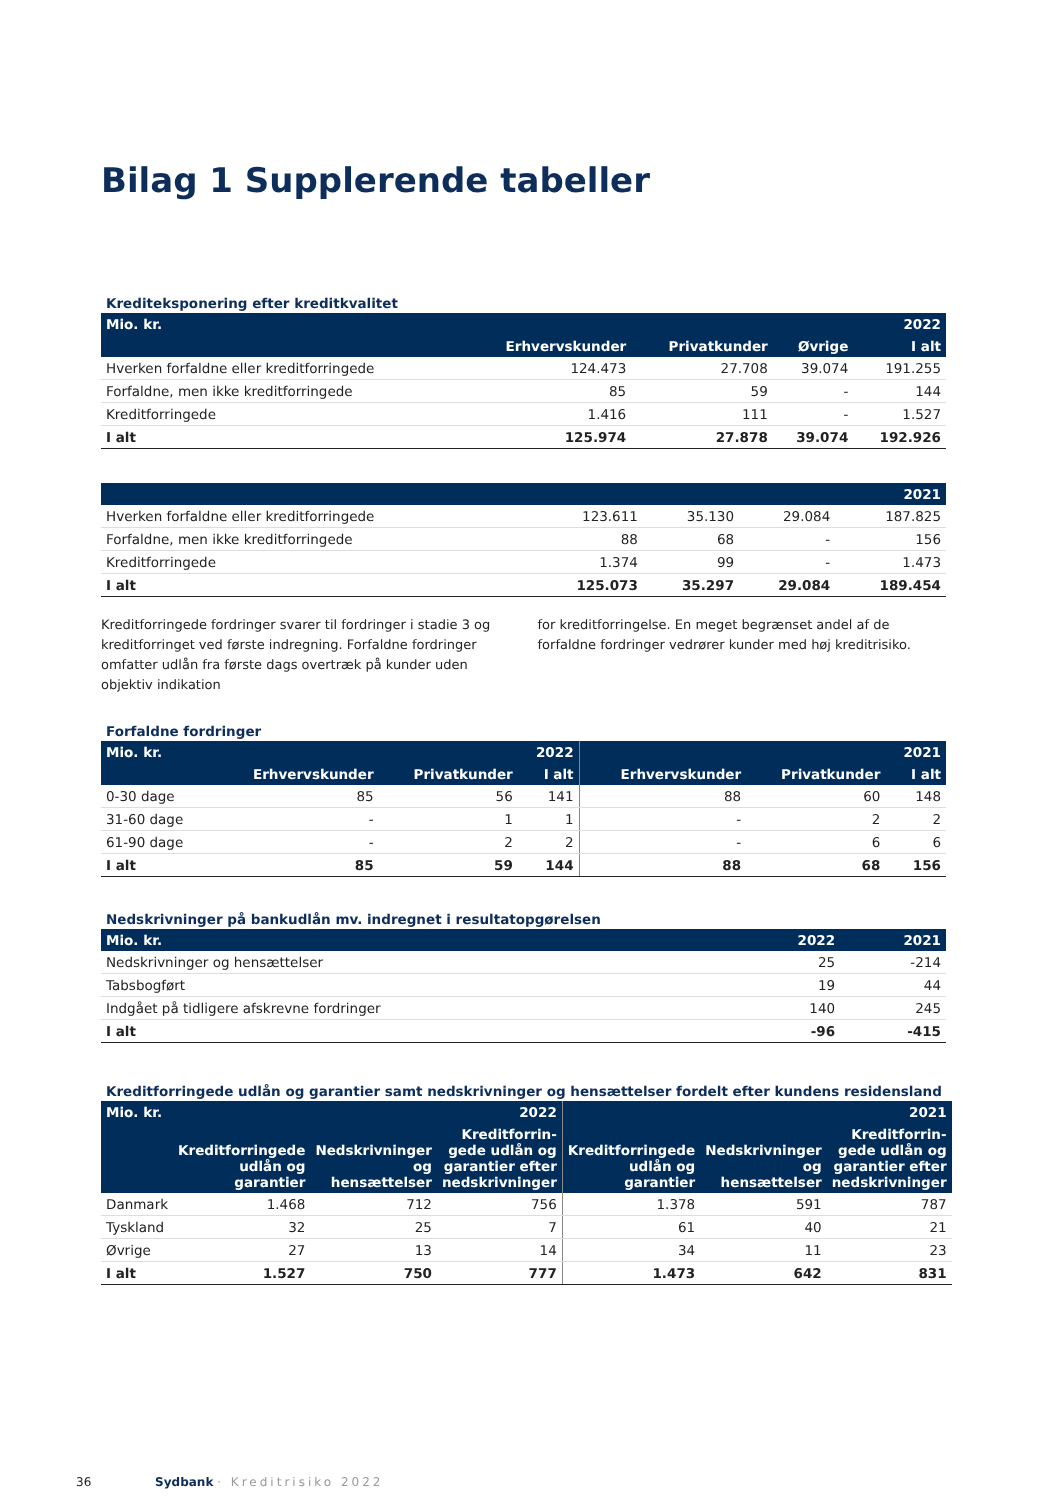Bilag 1 Supplerende tabeller
Krediteksponering efter kreditkvalitet
| Mio. kr. | | | | 2022 |
| --- | --- | --- | --- | --- |
| | Erhvervskunder | Privatkunder | Øvrige | I alt |
| Hverken forfaldne eller kreditforringede | 124.473 | 27.708 | 39.074 | 191.255 |
| Forfaldne, men ikke kreditforringede | 85 | 59 | - | 144 |
| Kreditforringede | 1.416 | 111 | - | 1.527 |
| I alt | 125.974 | 27.878 | 39.074 | 192.926 |
| | | | | 2021 |
| --- | --- | --- | --- | --- |
| Hverken forfaldne eller kreditforringede | 123.611 | 35.130 | 29.084 | 187.825 |
| Forfaldne, men ikke kreditforringede | 88 | 68 | - | 156 |
| Kreditforringede | 1.374 | 99 | - | 1.473 |
| I alt | 125.073 | 35.297 | 29.084 | 189.454 |
Kreditforringede fordringer svarer til fordringer i stadie 3 og kreditforringet ved første indregning. Forfaldne fordringer omfatter udlån fra første dags overtræk på kunder uden objektiv indikation
for kreditforringelse. En meget begrænset andel af de forfaldne fordringer vedrører kunder med høj kreditrisiko.
Forfaldne fordringer
| Mio. kr. | | | 2022 | | | 2021 |
| --- | --- | --- | --- | --- | --- | --- |
| | Erhvervskunder | Privatkunder | I alt | Erhvervskunder | Privatkunder | I alt |
| 0-30 dage | 85 | 56 | 141 | 88 | 60 | 148 |
| 31-60 dage | - | 1 | 1 | - | 2 | 2 |
| 61-90 dage | - | 2 | 2 | - | 6 | 6 |
| I alt | 85 | 59 | 144 | 88 | 68 | 156 |
Nedskrivninger på bankudlån mv. indregnet i resultatopgørelsen
| Mio. kr. | 2022 | 2021 |
| --- | --- | --- |
| Nedskrivninger og hensættelser | 25 | -214 |
| Tabsbogført | 19 | 44 |
| Indgået på tidligere afskrevne fordringer | 140 | 245 |
| I alt | -96 | -415 |
Kreditforringede udlån og garantier samt nedskrivninger og hensættelser fordelt efter kundens residensland
| Mio. kr. | | | 2022 | | | 2021 |
| --- | --- | --- | --- | --- | --- | --- |
| | Kreditforringede udlån og garantier | Nedskrivninger og hensættelser | Kreditforrin-gede udlån og garantier efter nedskrivninger | Kreditforringede udlån og garantier | Nedskrivninger og hensættelser | Kreditforrin-gede udlån og garantier efter nedskrivninger |
| Danmark | 1.468 | 712 | 756 | 1.378 | 591 | 787 |
| Tyskland | 32 | 25 | 7 | 61 | 40 | 21 |
| Øvrige | 27 | 13 | 14 | 34 | 11 | 23 |
| I alt | 1.527 | 750 | 777 | 1.473 | 642 | 831 |
36 Sydbank · Kreditrisiko 2022